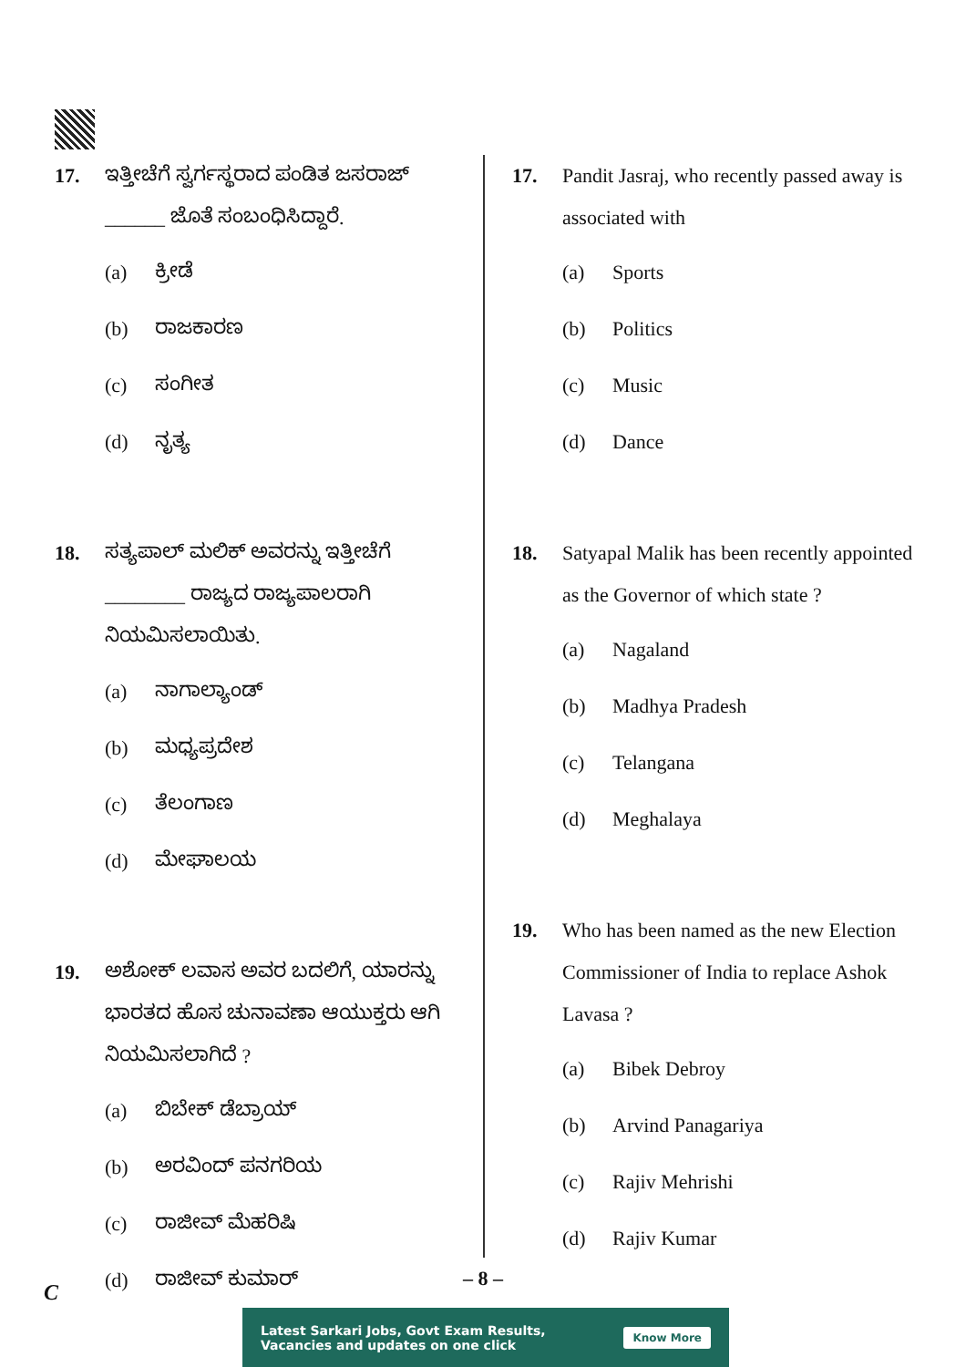17. ಇತ್ತೀಚೆಗೆ ಸ್ವರ್ಗಸ್ಥರಾದ ಪಂಡಿತ ಜಸರಾಜ್ ______ ಜೊತೆ ಸಂಬಂಧಿಸಿದ್ದಾರೆ.
(a) ಕ್ರೀಡೆ
(b) ರಾಜಕಾರಣ
(c) ಸಂಗೀತ
(d) ನೃತ್ಯ
18. ಸತ್ಯಪಾಲ್ ಮಲಿಕ್ ಅವರನ್ನು ಇತ್ತೀಚೆಗೆ ________ ರಾಜ್ಯದ ರಾಜ್ಯಪಾಲರಾಗಿ ನಿಯಮಿಸಲಾಯಿತು.
(a) ನಾಗಾಲ್ಯಾಂಡ್
(b) ಮಧ್ಯಪ್ರದೇಶ
(c) ತೆಲಂಗಾಣ
(d) ಮೇಘಾಲಯ
19. ಅಶೋಕ್ ಲವಾಸ ಅವರ ಬದಲಿಗೆ, ಯಾರನ್ನು ಭಾರತದ ಹೊಸ ಚುನಾವಣಾ ಆಯುಕ್ತರು ಆಗಿ ನಿಯಮಿಸಲಾಗಿದೆ ?
(a) ಬಿಬೇಕ್ ಡೆಬ್ರಾಯ್
(b) ಅರವಿಂದ್ ಪನಗರಿಯ
(c) ರಾಜೀವ್ ಮೆಹರಿಷಿ
(d) ರಾಜೀವ್ ಕುಮಾರ್
17. Pandit Jasraj, who recently passed away is associated with
(a) Sports
(b) Politics
(c) Music
(d) Dance
18. Satyapal Malik has been recently appointed as the Governor of which state ?
(a) Nagaland
(b) Madhya Pradesh
(c) Telangana
(d) Meghalaya
19. Who has been named as the new Election Commissioner of India to replace Ashok Lavasa ?
(a) Bibek Debroy
(b) Arvind Panagariya
(c) Rajiv Mehrishi
(d) Rajiv Kumar
– 8 –
C
Latest Sarkari Jobs, Govt Exam Results,
Vacancies and updates on one click Know More